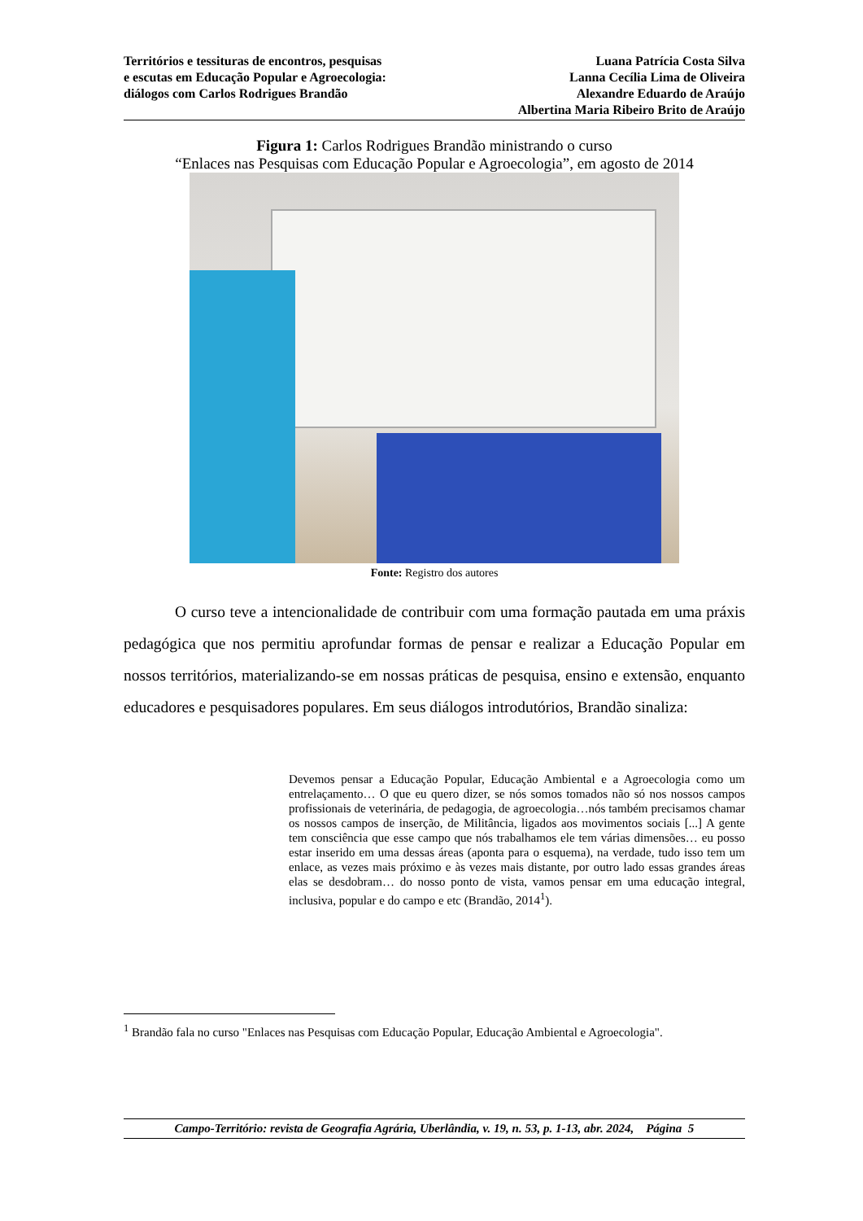Territórios e tessituras de encontros, pesquisas
e escutas em Educação Popular e Agroecologia:
diálogos com Carlos Rodrigues Brandão
Luana Patrícia Costa Silva
Lanna Cecília Lima de Oliveira
Alexandre Eduardo de Araújo
Albertina Maria Ribeiro Brito de Araújo
Figura 1: Carlos Rodrigues Brandão ministrando o curso
“Enlaces nas Pesquisas com Educação Popular e Agroecologia”, em agosto de 2014
Fonte: Registro dos autores
O curso teve a intencionalidade de contribuir com uma formação pautada em uma práxis pedagógica que nos permitiu aprofundar formas de pensar e realizar a Educação Popular em nossos territórios, materializando-se em nossas práticas de pesquisa, ensino e extensão, enquanto educadores e pesquisadores populares. Em seus diálogos introdutórios, Brandão sinaliza:
Devemos pensar a Educação Popular, Educação Ambiental e a Agroecologia como um entrelaçamento… O que eu quero dizer, se nós somos tomados não só nos nossos campos profissionais de veterinária, de pedagogia, de agroecologia…nós também precisamos chamar os nossos campos de inserção, de Militância, ligados aos movimentos sociais [...] A gente tem consciência que esse campo que nós trabalhamos ele tem várias dimensões… eu posso estar inserido em uma dessas áreas (aponta para o esquema), na verdade, tudo isso tem um enlace, as vezes mais próximo e às vezes mais distante, por outro lado essas grandes áreas elas se desdobram… do nosso ponto de vista, vamos pensar em uma educação integral, inclusiva, popular e do campo e etc (Brandão, 2014<sup>1</sup>).
<sup>1</sup> Brandão fala no curso "Enlaces nas Pesquisas com Educação Popular, Educação Ambiental e Agroecologia".
Campo-Território: revista de Geografia Agrária, Uberlândia, v. 19, n. 53, p. 1-13, abr. 2024, Página 5